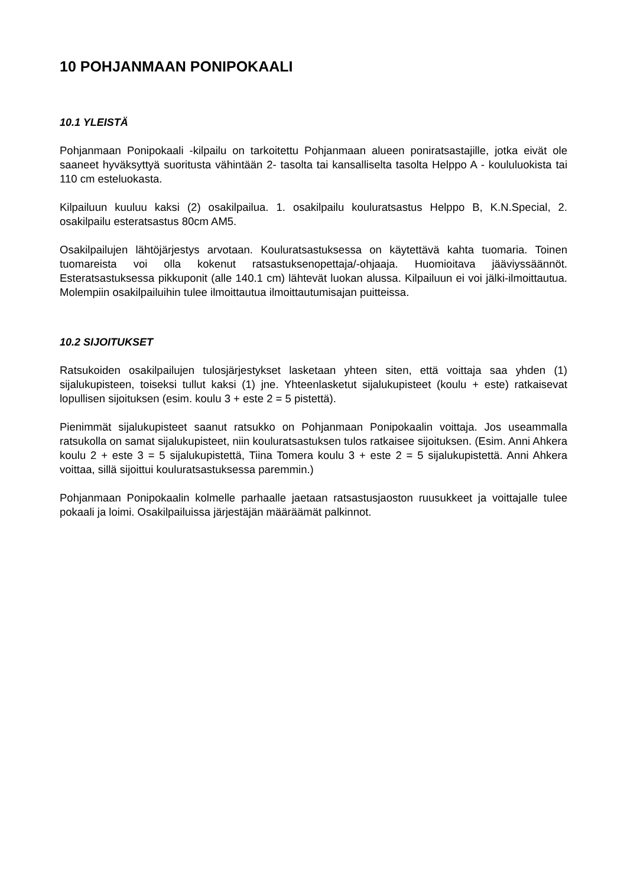10 POHJANMAAN PONIPOKAALI
10.1 YLEISTÄ
Pohjanmaan Ponipokaali -kilpailu on tarkoitettu Pohjanmaan alueen poniratsastajille, jotka eivät ole saaneet hyväksyttyä suoritusta vähintään 2- tasolta tai kansalliselta tasolta Helppo A - koululuokista tai 110 cm esteluokasta.
Kilpailuun kuuluu kaksi (2) osakilpailua. 1. osakilpailu kouluratsastus Helppo B, K.N.Special, 2. osakilpailu esteratsastus 80cm AM5.
Osakilpailujen lähtöjärjestys arvotaan. Kouluratsastuksessa on käytettävä kahta tuomaria. Toinen tuomareista voi olla kokenut ratsastuksenopettaja/-ohjaaja. Huomioitava jääviyssäännöt. Esteratsastuksessa pikkuponit (alle 140.1 cm) lähtevät luokan alussa. Kilpailuun ei voi jälki-ilmoittautua. Molempiin osakilpailuihin tulee ilmoittautua ilmoittautumisajan puitteissa.
10.2 SIJOITUKSET
Ratsukoiden osakilpailujen tulosjärjestykset lasketaan yhteen siten, että voittaja saa yhden (1) sijalukupisteen, toiseksi tullut kaksi (1) jne. Yhteenlasketut sijalukupisteet (koulu + este) ratkaisevat lopullisen sijoituksen (esim. koulu 3 + este 2 = 5 pistettä).
Pienimmät sijalukupisteet saanut ratsukko on Pohjanmaan Ponipokaalin voittaja. Jos useammalla ratsukolla on samat sijalukupisteet, niin kouluratsastuksen tulos ratkaisee sijoituksen. (Esim. Anni Ahkera koulu 2 + este 3 = 5 sijalukupistettä, Tiina Tomera koulu 3 + este 2 = 5 sijalukupistettä. Anni Ahkera voittaa, sillä sijoittui kouluratsastuksessa paremmin.)
Pohjanmaan Ponipokaalin kolmelle parhaalle jaetaan ratsastusjaoston ruusukkeet ja voittajalle tulee pokaali ja loimi. Osakilpailuissa järjestäjän määräämät palkinnot.